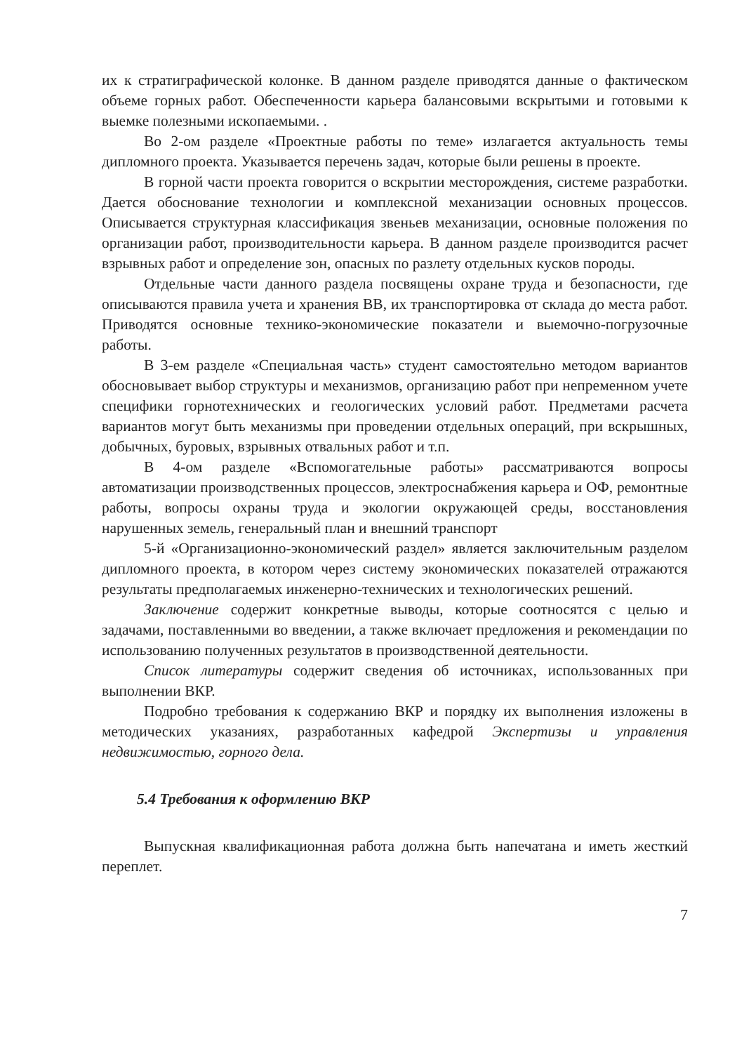их к стратиграфической колонке. В данном разделе приводятся данные о фактическом объеме горных работ. Обеспеченности карьера балансовыми вскрытыми и готовыми к выемке полезными ископаемыми. .
Во 2-ом разделе «Проектные работы по теме» излагается актуальность темы дипломного проекта. Указывается перечень задач, которые были решены в проекте.
В горной части проекта говорится о вскрытии месторождения, системе разработки. Дается обоснование технологии и комплексной механизации основных процессов. Описывается структурная классификация звеньев механизации, основные положения по организации работ, производительности карьера. В данном разделе производится расчет взрывных работ и определение зон, опасных по разлету отдельных кусков породы.
Отдельные части данного раздела посвящены охране труда и безопасности, где описываются правила учета и хранения ВВ, их транспортировка от склада до места работ. Приводятся основные технико-экономические показатели и выемочно-погрузочные работы.
В 3-ем разделе «Специальная часть» студент самостоятельно методом вариантов обосновывает выбор структуры и механизмов, организацию работ при непременном учете специфики горнотехнических и геологических условий работ. Предметами расчета вариантов могут быть механизмы при проведении отдельных операций, при вскрышных, добычных, буровых, взрывных отвальных работ и т.п.
В 4-ом разделе «Вспомогательные работы» рассматриваются вопросы автоматизации производственных процессов, электроснабжения карьера и ОФ, ремонтные работы, вопросы охраны труда и экологии окружающей среды, восстановления нарушенных земель, генеральный план и внешний транспорт
5-й «Организационно-экономический раздел» является заключительным разделом дипломного проекта, в котором через систему экономических показателей отражаются результаты предполагаемых инженерно-технических и технологических решений.
Заключение содержит конкретные выводы, которые соотносятся с целью и задачами, поставленными во введении, а также включает предложения и рекомендации по использованию полученных результатов в производственной деятельности.
Список литературы содержит сведения об источниках, использованных при выполнении ВКР.
Подробно требования к содержанию ВКР и порядку их выполнения изложены в методических указаниях, разработанных кафедрой Экспертизы и управления недвижимостью, горного дела.
5.4 Требования к оформлению ВКР
Выпускная квалификационная работа должна быть напечатана и иметь жесткий переплет.
7